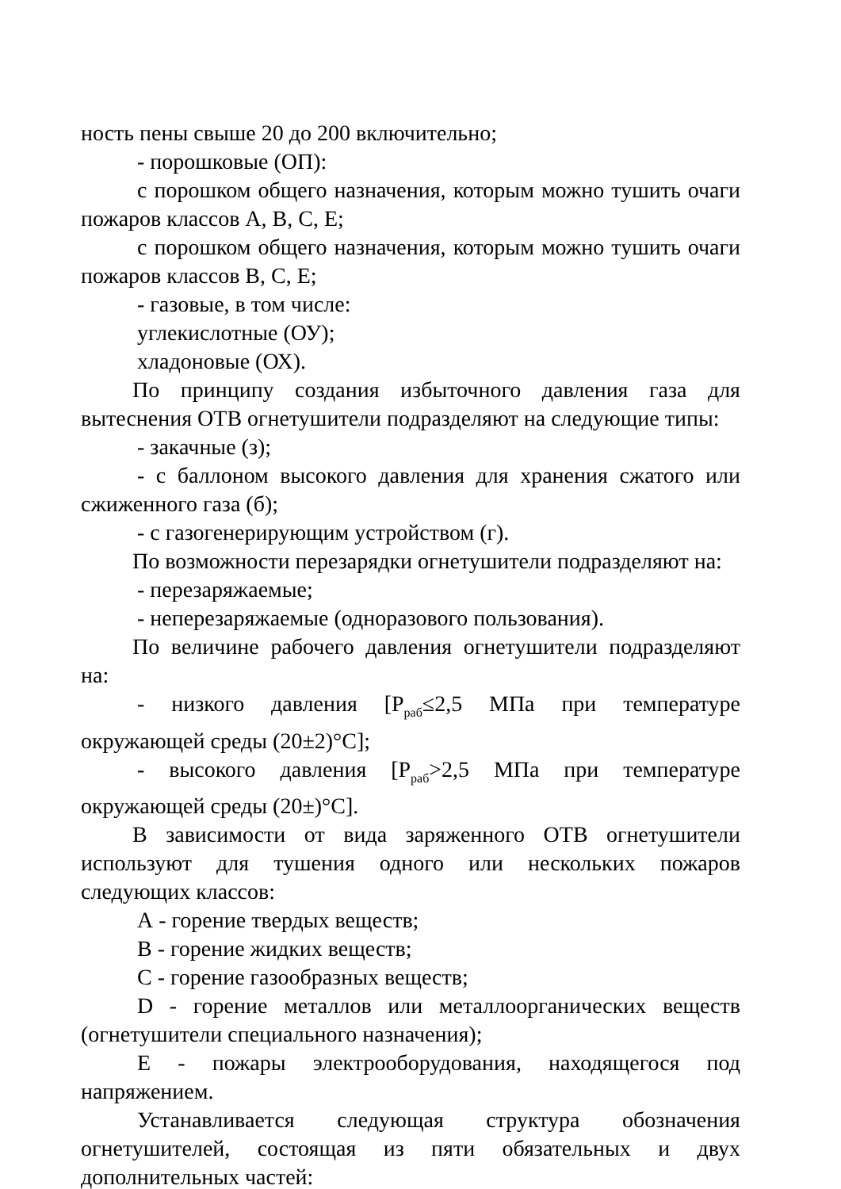ность пены свыше 20 до 200 включительно;
- порошковые (ОП):
с порошком общего назначения, которым можно тушить очаги пожаров классов А, В, С, Е;
с порошком общего назначения, которым можно тушить очаги пожаров классов В, С, Е;
- газовые, в том числе:
углекислотные (ОУ);
хладоновые (ОХ).
По принципу создания избыточного давления газа для вытеснения ОТВ огнетушители подразделяют на следующие типы:
- закачные (з);
- с баллоном высокого давления для хранения сжатого или сжиженного газа (б);
- с газогенерирующим устройством (г).
По возможности перезарядки огнетушители подразделяют на:
- перезаряжаемые;
- неперезаряжаемые (одноразового пользования).
По величине рабочего давления огнетушители подразделяют на:
- низкого давления [Р<sub>раб</sub>≤2,5 МПа при температуре окружающей среды (20±2)°С];
- высокого давления [Р<sub>раб</sub>>2,5 МПа при температуре окружающей среды (20±)°С].
В зависимости от вида заряженного ОТВ огнетушители используют для тушения одного или нескольких пожаров следующих классов:
А - горение твердых веществ;
В - горение жидких веществ;
С - горение газообразных веществ;
D - горение металлов или металлоорганических веществ (огнетушители специального назначения);
Е - пожары электрооборудования, находящегося под напряжением.
Устанавливается следующая структура обозначения огнетушителей, состоящая из пяти обязательных и двух дополнительных частей: